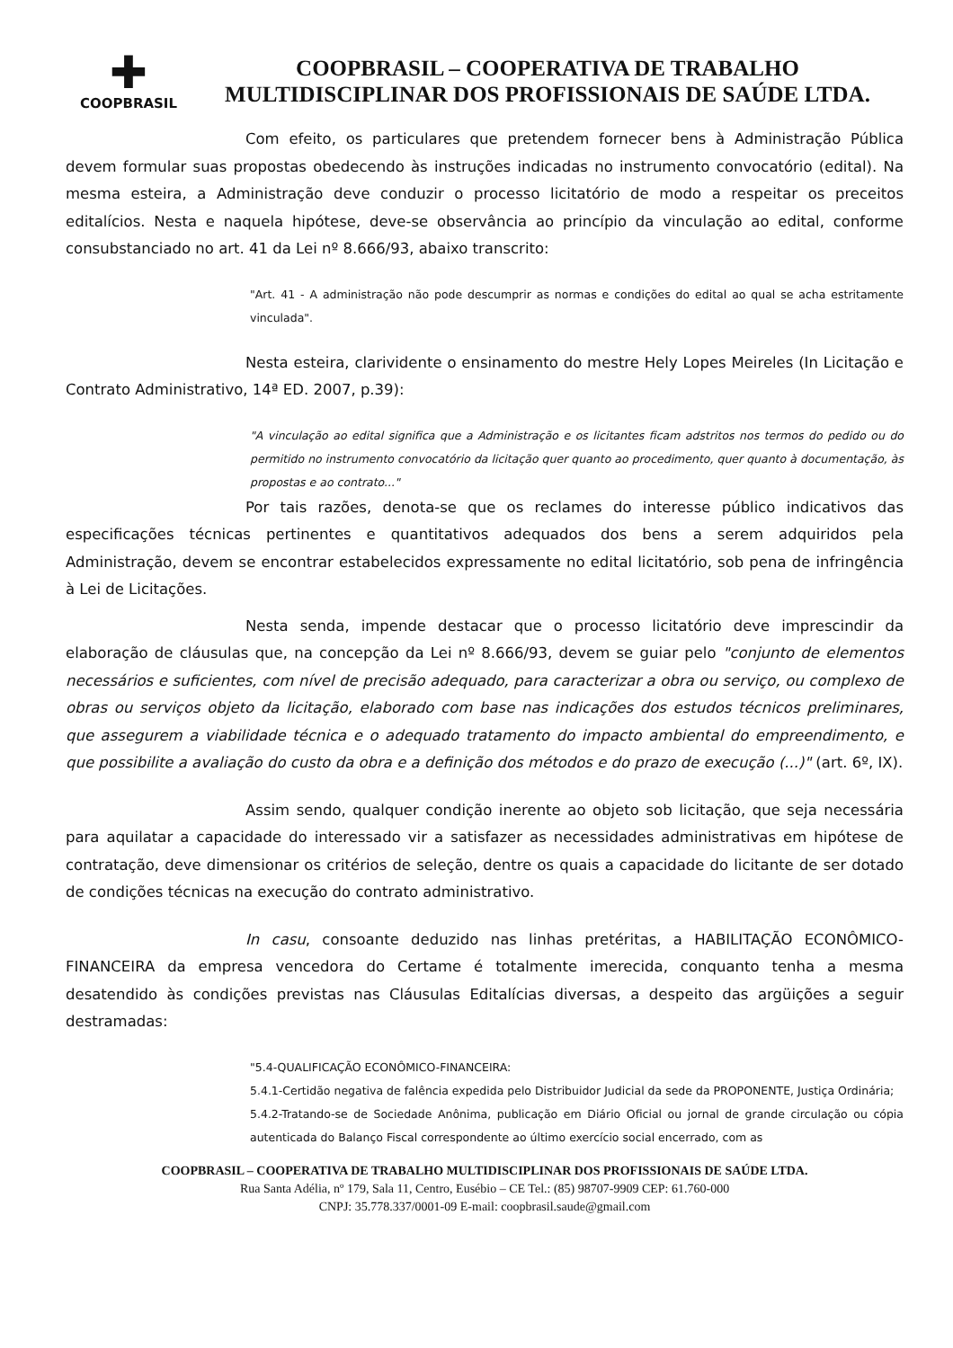✚
COOPBRASIL
COOPBRASIL – COOPERATIVA DE TRABALHO
MULTIDISCIPLINAR DOS PROFISSIONAIS DE SAÚDE LTDA.
Com efeito, os particulares que pretendem fornecer bens à Administração Pública devem formular suas propostas obedecendo às instruções indicadas no instrumento convocatório (edital). Na mesma esteira, a Administração deve conduzir o processo licitatório de modo a respeitar os preceitos editalícios. Nesta e naquela hipótese, deve-se observância ao princípio da vinculação ao edital, conforme consubstanciado no art. 41 da Lei nº 8.666/93, abaixo transcrito:
"Art. 41 - A administração não pode descumprir as normas e condições do edital ao qual se acha estritamente vinculada".
Nesta esteira, clarividente o ensinamento do mestre Hely Lopes Meireles (In Licitação e Contrato Administrativo, 14ª ED. 2007, p.39):
"A vinculação ao edital significa que a Administração e os licitantes ficam adstritos nos termos do pedido ou do permitido no instrumento convocatório da licitação quer quanto ao procedimento, quer quanto à documentação, às propostas e ao contrato..."
Por tais razões, denota-se que os reclames do interesse público indicativos das especificações técnicas pertinentes e quantitativos adequados dos bens a serem adquiridos pela Administração, devem se encontrar estabelecidos expressamente no edital licitatório, sob pena de infringência à Lei de Licitações.
Nesta senda, impende destacar que o processo licitatório deve imprescindir da elaboração de cláusulas que, na concepção da Lei nº 8.666/93, devem se guiar pelo "conjunto de elementos necessários e suficientes, com nível de precisão adequado, para caracterizar a obra ou serviço, ou complexo de obras ou serviços objeto da licitação, elaborado com base nas indicações dos estudos técnicos preliminares, que assegurem a viabilidade técnica e o adequado tratamento do impacto ambiental do empreendimento, e que possibilite a avaliação do custo da obra e a definição dos métodos e do prazo de execução (...)" (art. 6º, IX).
Assim sendo, qualquer condição inerente ao objeto sob licitação, que seja necessária para aquilatar a capacidade do interessado vir a satisfazer as necessidades administrativas em hipótese de contratação, deve dimensionar os critérios de seleção, dentre os quais a capacidade do licitante de ser dotado de condições técnicas na execução do contrato administrativo.
In casu, consoante deduzido nas linhas pretéritas, a HABILITAÇÃO ECONÔMICO-FINANCEIRA da empresa vencedora do Certame é totalmente imerecida, conquanto tenha a mesma desatendido às condições previstas nas Cláusulas Editalícias diversas, a despeito das argüições a seguir destramadas:
"5.4-QUALIFICAÇÃO ECONÔMICO-FINANCEIRA:
5.4.1-Certidão negativa de falência expedida pelo Distribuidor Judicial da sede da PROPONENTE, Justiça Ordinária;
5.4.2-Tratando-se de Sociedade Anônima, publicação em Diário Oficial ou jornal de grande circulação ou cópia autenticada do Balanço Fiscal correspondente ao último exercício social encerrado, com as
COOPBRASIL – COOPERATIVA DE TRABALHO MULTIDISCIPLINAR DOS PROFISSIONAIS DE SAÚDE LTDA.
Rua Santa Adélia, nº 179, Sala 11, Centro, Eusébio – CE Tel.: (85) 98707-9909 CEP: 61.760-000
CNPJ: 35.778.337/0001-09 E-mail: coopbrasil.saude@gmail.com